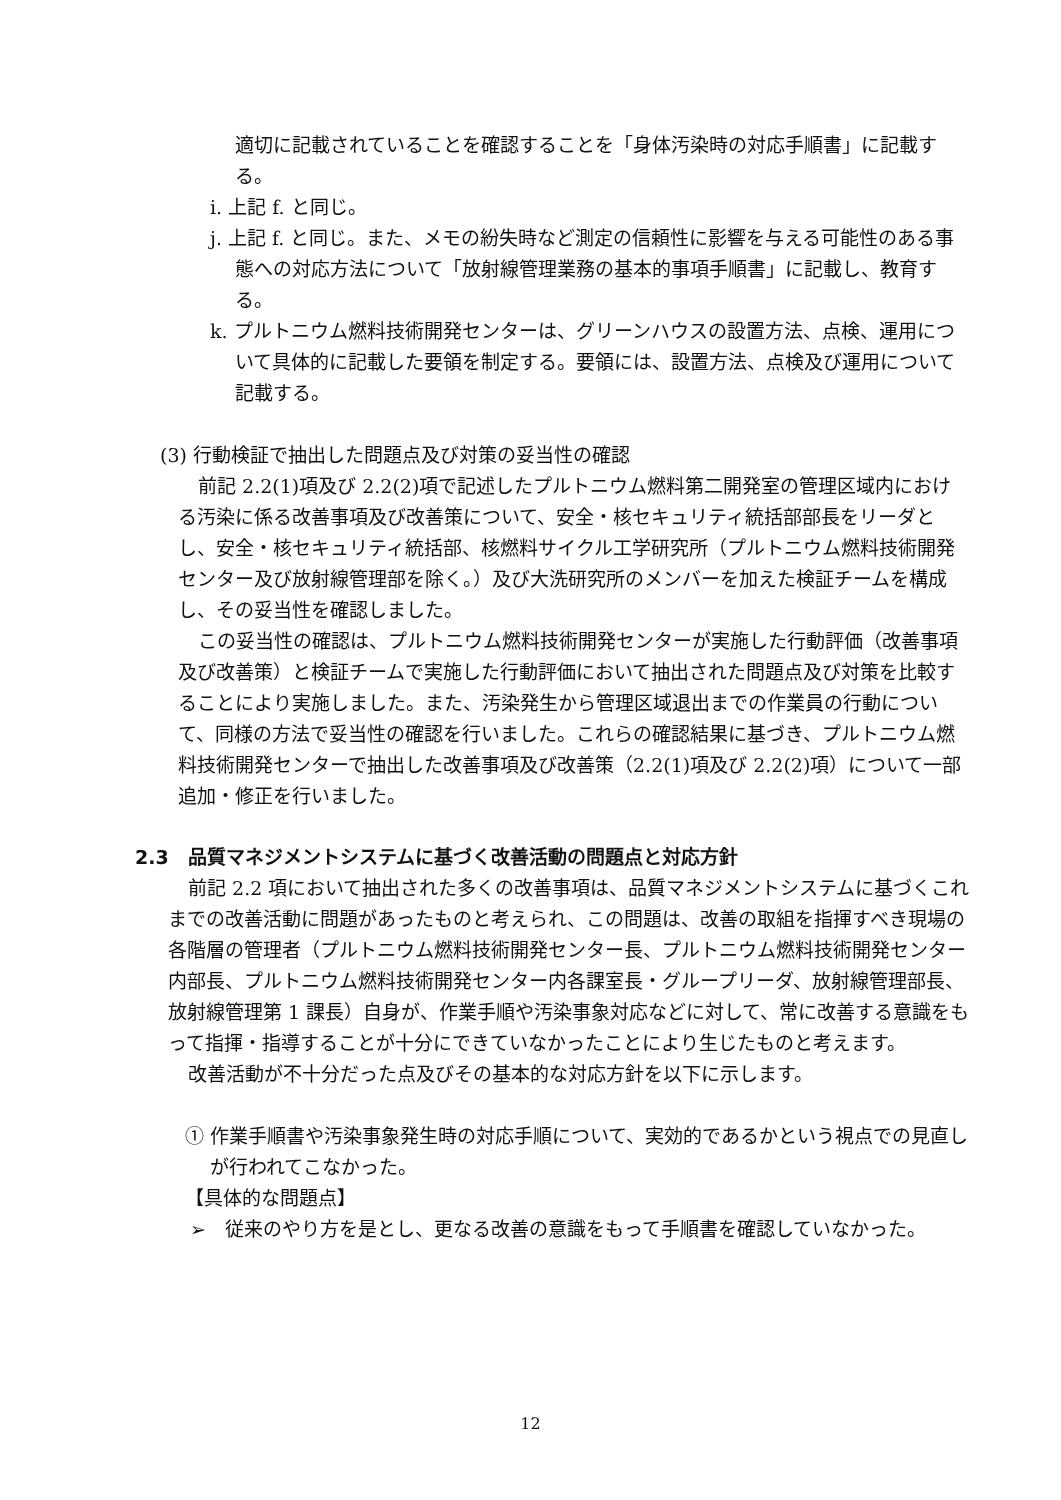適切に記載されていることを確認することを「身体汚染時の対応手順書」に記載する。
i. 上記 f. と同じ。
j. 上記 f. と同じ。また、メモの紛失時など測定の信頼性に影響を与える可能性のある事態への対応方法について「放射線管理業務の基本的事項手順書」に記載し、教育する。
k. プルトニウム燃料技術開発センターは、グリーンハウスの設置方法、点検、運用について具体的に記載した要領を制定する。要領には、設置方法、点検及び運用について記載する。
(3) 行動検証で抽出した問題点及び対策の妥当性の確認
前記 2.2(1)項及び 2.2(2)項で記述したプルトニウム燃料第二開発室の管理区域内における汚染に係る改善事項及び改善策について、安全・核セキュリティ統括部部長をリーダとし、安全・核セキュリティ統括部、核燃料サイクル工学研究所（プルトニウム燃料技術開発センター及び放射線管理部を除く。）及び大洗研究所のメンバーを加えた検証チームを構成し、その妥当性を確認しました。
この妥当性の確認は、プルトニウム燃料技術開発センターが実施した行動評価（改善事項及び改善策）と検証チームで実施した行動評価において抽出された問題点及び対策を比較することにより実施しました。また、汚染発生から管理区域退出までの作業員の行動について、同様の方法で妥当性の確認を行いました。これらの確認結果に基づき、プルトニウム燃料技術開発センターで抽出した改善事項及び改善策（2.2(1)項及び 2.2(2)項）について一部追加・修正を行いました。
2.3　品質マネジメントシステムに基づく改善活動の問題点と対応方針
前記 2.2 項において抽出された多くの改善事項は、品質マネジメントシステムに基づくこれまでの改善活動に問題があったものと考えられ、この問題は、改善の取組を指揮すべき現場の各階層の管理者（プルトニウム燃料技術開発センター長、プルトニウム燃料技術開発センター内部長、プルトニウム燃料技術開発センター内各課室長・グループリーダ、放射線管理部長、放射線管理第 1 課長）自身が、作業手順や汚染事象対応などに対して、常に改善する意識をもって指揮・指導することが十分にできていなかったことにより生じたものと考えます。
改善活動が不十分だった点及びその基本的な対応方針を以下に示します。
① 作業手順書や汚染事象発生時の対応手順について、実効的であるかという視点での見直しが行われてこなかった。
【具体的な問題点】
➢　従来のやり方を是とし、更なる改善の意識をもって手順書を確認していなかった。
12